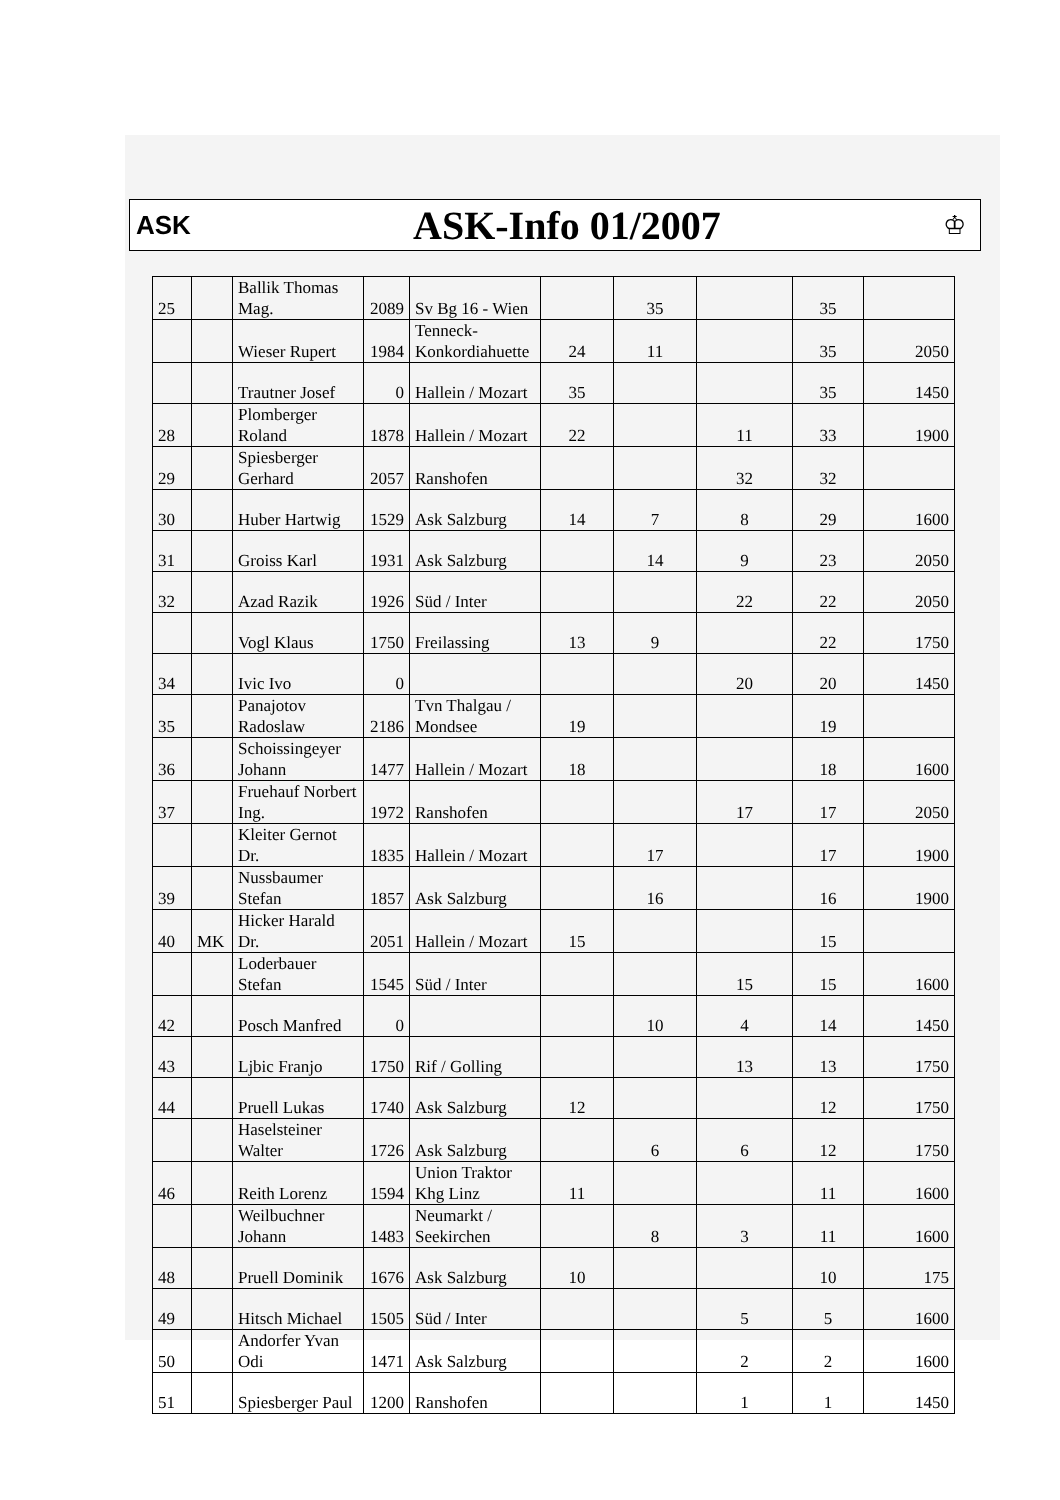ASK
ASK-Info 01/2007
♔
| 25 | | Ballik Thomas Mag. | 2089 | Sv Bg 16 - Wien | | 35 | | 35 | |
| | | Wieser Rupert | 1984 | Tenneck-Konkordiahuette | 24 | 11 | | 35 | 2050 |
| | | Trautner Josef | 0 | Hallein / Mozart | 35 | | | 35 | 1450 |
| 28 | | Plomberger Roland | 1878 | Hallein / Mozart | 22 | | 11 | 33 | 1900 |
| 29 | | Spiesberger Gerhard | 2057 | Ranshofen | | | 32 | 32 | |
| 30 | | Huber Hartwig | 1529 | Ask Salzburg | 14 | 7 | 8 | 29 | 1600 |
| 31 | | Groiss Karl | 1931 | Ask Salzburg | | 14 | 9 | 23 | 2050 |
| 32 | | Azad Razik | 1926 | Süd / Inter | | | 22 | 22 | 2050 |
| | | Vogl Klaus | 1750 | Freilassing | 13 | 9 | | 22 | 1750 |
| 34 | | Ivic Ivo | 0 | | | | 20 | 20 | 1450 |
| 35 | | Panajotov Radoslaw | 2186 | Tvn Thalgau / Mondsee | 19 | | | 19 | |
| 36 | | Schoissingeyer Johann | 1477 | Hallein / Mozart | 18 | | | 18 | 1600 |
| 37 | | Fruehauf Norbert Ing. | 1972 | Ranshofen | | | 17 | 17 | 2050 |
| | | Kleiter Gernot Dr. | 1835 | Hallein / Mozart | | 17 | | 17 | 1900 |
| 39 | | Nussbaumer Stefan | 1857 | Ask Salzburg | | 16 | | 16 | 1900 |
| 40 | MK | Hicker Harald Dr. | 2051 | Hallein / Mozart | 15 | | | 15 | |
| | | Loderbauer Stefan | 1545 | Süd / Inter | | | 15 | 15 | 1600 |
| 42 | | Posch Manfred | 0 | | | 10 | 4 | 14 | 1450 |
| 43 | | Ljbic Franjo | 1750 | Rif / Golling | | | 13 | 13 | 1750 |
| 44 | | Pruell Lukas | 1740 | Ask Salzburg | 12 | | | 12 | 1750 |
| | | Haselsteiner Walter | 1726 | Ask Salzburg | | 6 | 6 | 12 | 1750 |
| 46 | | Reith Lorenz | 1594 | Union Traktor Khg Linz | 11 | | | 11 | 1600 |
| | | Weilbuchner Johann | 1483 | Neumarkt / Seekirchen | | 8 | 3 | 11 | 1600 |
| 48 | | Pruell Dominik | 1676 | Ask Salzburg | 10 | | | 10 | 175 |
| 49 | | Hitsch Michael | 1505 | Süd / Inter | | | 5 | 5 | 1600 |
| 50 | | Andorfer Yvan Odi | 1471 | Ask Salzburg | | | 2 | 2 | 1600 |
| 51 | | Spiesberger Paul | 1200 | Ranshofen | | | 1 | 1 | 1450 |